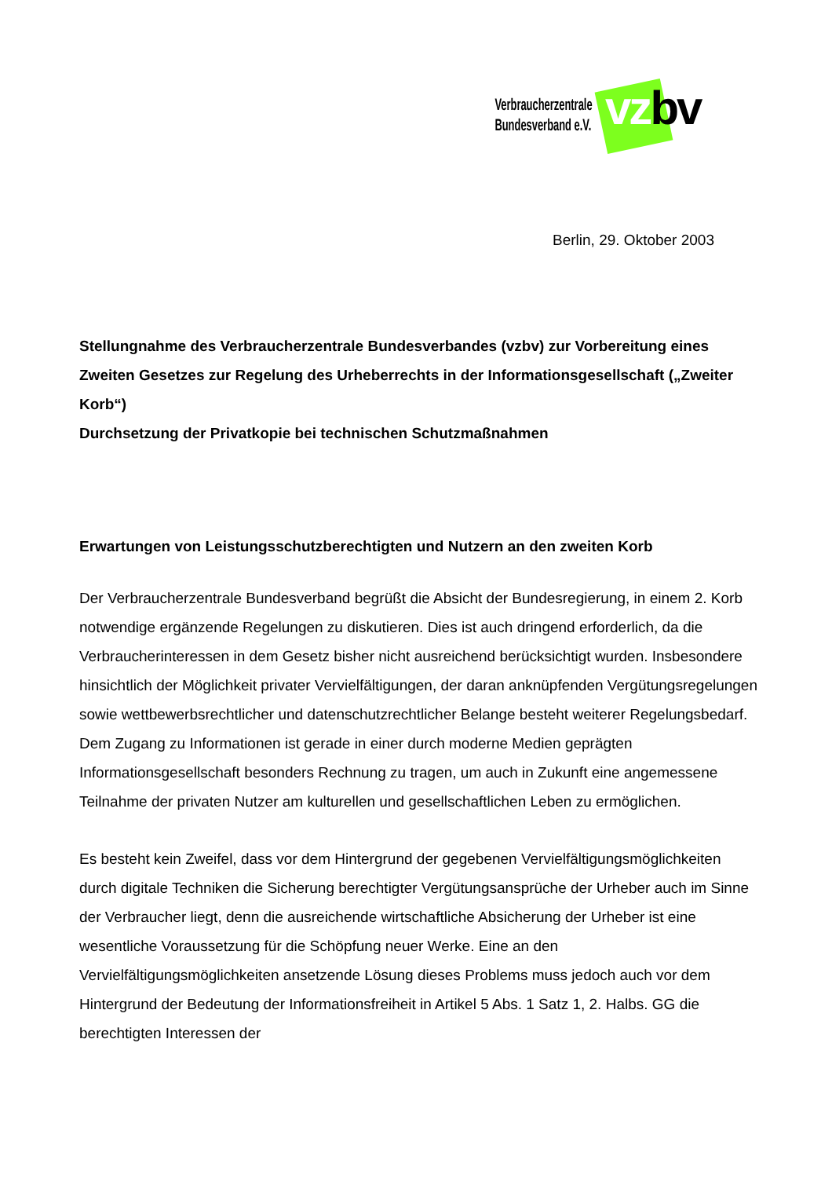Verbraucherzentrale
Bundesverband e.V.
vzbv
Berlin, 29. Oktober 2003
Stellungnahme des Verbraucherzentrale Bundesverbandes (vzbv) zur Vorbereitung eines Zweiten Gesetzes zur Regelung des Urheberrechts in der Informationsgesellschaft („Zweiter Korb“)
Durchsetzung der Privatkopie bei technischen Schutzmaßnahmen
Erwartungen von Leistungsschutzberechtigten und Nutzern an den zweiten Korb
Der Verbraucherzentrale Bundesverband begrüßt die Absicht der Bundesregierung, in einem 2. Korb notwendige ergänzende Regelungen zu diskutieren. Dies ist auch dringend erforderlich, da die Verbraucherinteressen in dem Gesetz bisher nicht ausreichend berücksichtigt wurden. Insbesondere hinsichtlich der Möglichkeit privater Vervielfältigungen, der daran anknüpfenden Vergütungsregelungen sowie wettbewerbsrechtlicher und datenschutzrechtlicher Belange besteht weiterer Regelungsbedarf. Dem Zugang zu Informationen ist gerade in einer durch moderne Medien geprägten Informationsgesellschaft besonders Rechnung zu tragen, um auch in Zukunft eine angemessene Teilnahme der privaten Nutzer am kulturellen und gesellschaftlichen Leben zu ermöglichen.
Es besteht kein Zweifel, dass vor dem Hintergrund der gegebenen Vervielfältigungsmöglichkeiten durch digitale Techniken die Sicherung berechtigter Vergütungsansprüche der Urheber auch im Sinne der Verbraucher liegt, denn die ausreichende wirtschaftliche Absicherung der Urheber ist eine wesentliche Voraussetzung für die Schöpfung neuer Werke. Eine an den Vervielfältigungsmöglichkeiten ansetzende Lösung dieses Problems muss jedoch auch vor dem Hintergrund der Bedeutung der Informationsfreiheit in Artikel 5 Abs. 1 Satz 1, 2. Halbs. GG die berechtigten Interessen der